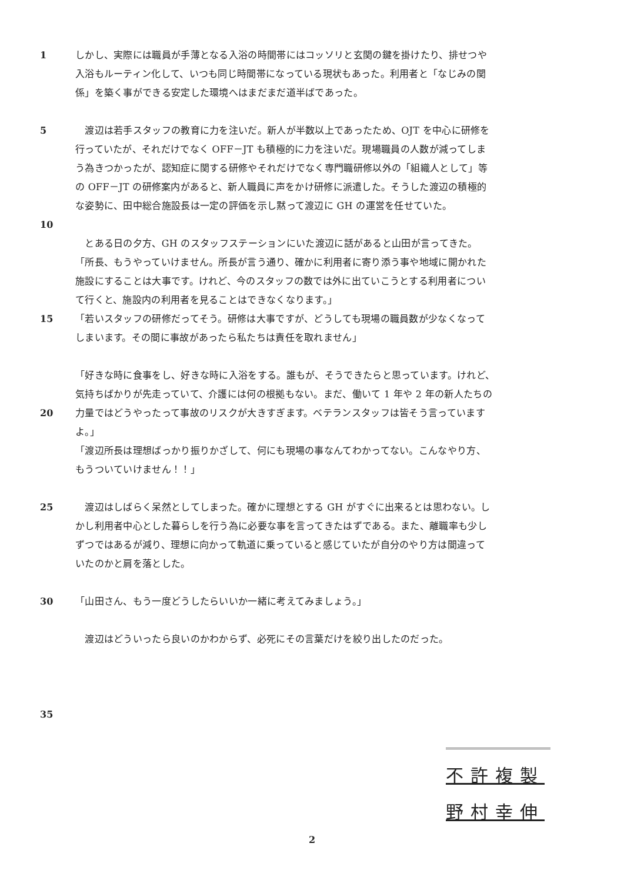1 しかし、実際には職員が手薄となる入浴の時間帯にはコッソリと玄関の鍵を掛けたり、排せつや
入浴もルーティン化して、いつも同じ時間帯になっている現状もあった。利用者と「なじみの関
係」を築く事ができる安定した環境へはまだまだ道半ばであった。
5 　渡辺は若手スタッフの教育に力を注いだ。新人が半数以上であったため、OJT を中心に研修を
行っていたが、それだけでなく OFF－JT も積極的に力を注いだ。現場職員の人数が減ってしま
う為きつかったが、認知症に関する研修やそれだけでなく専門職研修以外の「組織人として」等
の OFF－JT の研修案内があると、新人職員に声をかけ研修に派遣した。そうした渡辺の積極的
な姿勢に、田中総合施設長は一定の評価を示し黙って渡辺に GH の運営を任せていた。
10
　とある日の夕方、GH のスタッフステーションにいた渡辺に話があると山田が言ってきた。
「所長、もうやっていけません。所長が言う通り、確かに利用者に寄り添う事や地域に開かれた
施設にすることは大事です。けれど、今のスタッフの数では外に出ていこうとする利用者につい
て行くと、施設内の利用者を見ることはできなくなります。」
15 「若いスタッフの研修だってそう。研修は大事ですが、どうしても現場の職員数が少なくなって
しまいます。その間に事故があったら私たちは責任を取れません」
「好きな時に食事をし、好きな時に入浴をする。誰もが、そうできたらと思っています。けれど、
気持ちばかりが先走っていて、介護には何の根拠もない。まだ、働いて 1 年や 2 年の新人たちの
20 力量ではどうやったって事故のリスクが大きすぎます。ベテランスタッフは皆そう言っています
よ。」
「渡辺所長は理想ばっかり振りかざして、何にも現場の事なんてわかってない。こんなやり方、
もうついていけません！！」
25 　渡辺はしばらく呆然としてしまった。確かに理想とする GH がすぐに出来るとは思わない。し
かし利用者中心とした暮らしを行う為に必要な事を言ってきたはずである。また、離職率も少し
ずつではあるが減り、理想に向かって軌道に乗っていると感じていたが自分のやり方は間違って
いたのかと肩を落とした。
30 「山田さん、もう一度どうしたらいいか一緒に考えてみましょう。」
　渡辺はどういったら良いのかわからず、必死にその言葉だけを絞り出したのだった。
35
不許複製
野村幸伸
2